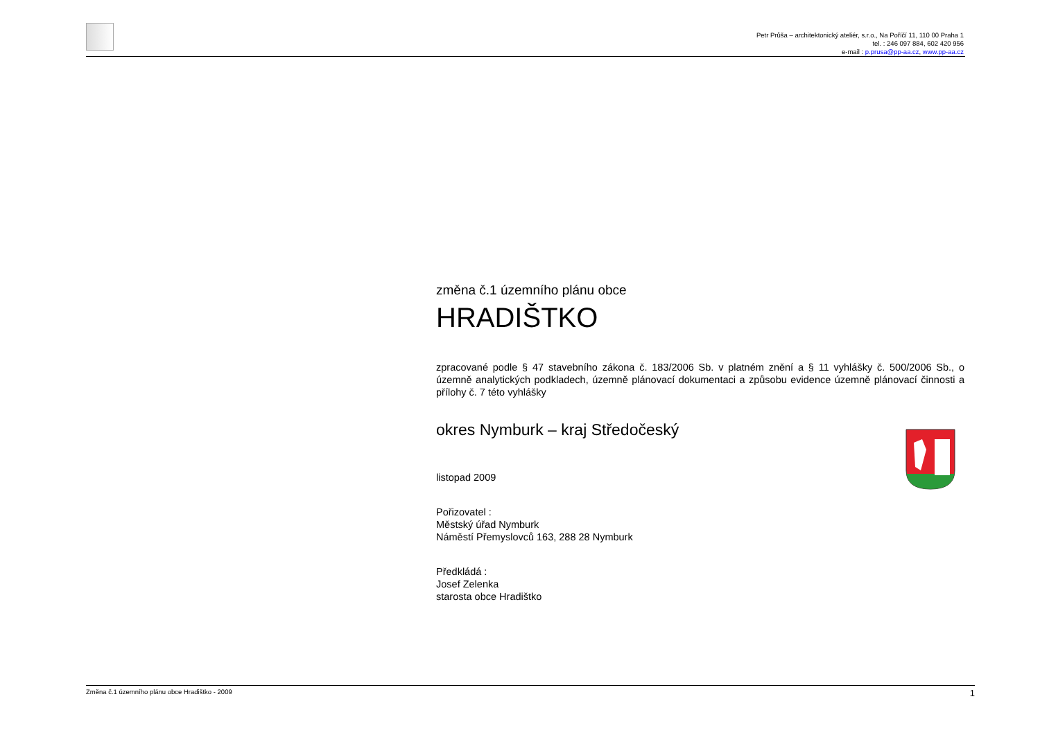Petr Průša – architektonický ateliér, s.r.o., Na Poříčí 11, 110 00 Praha 1
tel. : 246 097 884, 602 420 956
e-mail : p.prusa@pp-aa.cz, www.pp-aa.cz
změna č.1 územního plánu obce
HRADIŠTKO
zpracované podle § 47 stavebního zákona č. 183/2006 Sb. v platném znění a § 11 vyhlášky č. 500/2006 Sb., o územně analytických podkladech, územně plánovací dokumentaci a způsobu evidence územně plánovací činnosti a přílohy č. 7 této vyhlášky
okres Nymburk – kraj Středočeský
listopad 2009
Pořizovatel :
Městský úřad Nymburk
Náměstí Přemyslovců 163, 288 28 Nymburk
Předkládá :
Josef Zelenka
starosta obce Hradištko
Změna č.1 územního plánu obce Hradištko - 2009 1